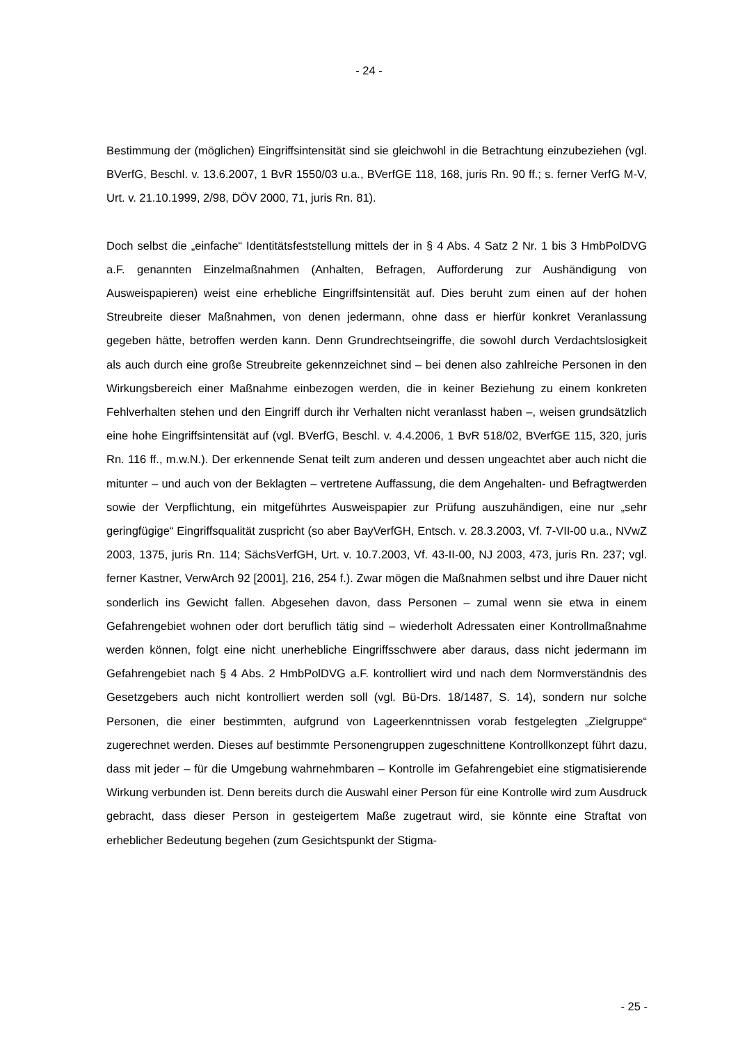- 24 -
Bestimmung der (möglichen) Eingriffsintensität sind sie gleichwohl in die Betrachtung ein­zubeziehen (vgl. BVerfG, Beschl. v. 13.6.2007, 1 BvR 1550/03 u.a., BVerfGE 118, 168, juris Rn. 90 ff.; s. ferner VerfG M-V, Urt. v. 21.10.1999, 2/98, DÖV 2000, 71, juris Rn. 81).
Doch selbst die „einfache“ Identitätsfeststellung mittels der in § 4 Abs. 4 Satz 2 Nr. 1 bis 3 HmbPolDVG a.F. genannten Einzelmaßnahmen (Anhalten, Befragen, Aufforderung zur Aushändigung von Ausweispapieren) weist eine erhebliche Eingriffsintensität auf. Dies beruht zum einen auf der hohen Streubreite dieser Maßnahmen, von denen jedermann, ohne dass er hierfür konkret Veranlassung gegeben hätte, betroffen werden kann. Denn Grundrechtseingriffe, die sowohl durch Verdachtslosigkeit als auch durch eine große Streubreite gekennzeichnet sind – bei denen also zahlreiche Personen in den Wirkungs­bereich einer Maßnahme einbezogen werden, die in keiner Beziehung zu einem konkre­ten Fehlverhalten stehen und den Eingriff durch ihr Verhalten nicht veranlasst haben –, weisen grundsätzlich eine hohe Eingriffsintensität auf (vgl. BVerfG, Beschl. v. 4.4.2006, 1 BvR 518/02, BVerfGE 115, 320, juris Rn. 116 ff., m.w.N.). Der erkennende Senat teilt zum anderen und dessen ungeachtet aber auch nicht die mitunter – und auch von der Beklagten – vertretene Auffassung, die dem Angehalten- und Befragtwerden sowie der Verpflichtung, ein mitgeführtes Ausweispapier zur Prüfung auszuhändigen, eine nur „sehr geringfügige“ Eingriffsqualität zuspricht (so aber BayVerfGH, Entsch. v. 28.3.2003, Vf. 7-VII-00 u.a., NVwZ 2003, 1375, juris Rn. 114; SächsVerfGH, Urt. v. 10.7.2003, Vf. 43-II-00, NJ 2003, 473, juris Rn. 237; vgl. ferner Kastner, VerwArch 92 [2001], 216, 254 f.). Zwar mögen die Maßnahmen selbst und ihre Dauer nicht sonderlich ins Gewicht fallen. Abgesehen davon, dass Personen – zumal wenn sie etwa in einem Gefahrengebiet wohnen oder dort beruflich tätig sind – wiederholt Adressaten einer Kontrollmaßnahme werden können, folgt eine nicht unerhebliche Eingriffsschwere aber daraus, dass nicht jedermann im Gefahrengebiet nach § 4 Abs. 2 HmbPolDVG a.F. kontrolliert wird und nach dem Normverständnis des Gesetzgebers auch nicht kontrolliert werden soll (vgl. Bü-Drs. 18/1487, S. 14), sondern nur solche Personen, die einer bestimmten, aufgrund von Lageerkenntnissen vorab festgelegten „Zielgruppe“ zugerechnet werden. Dieses auf be­stimmte Personengruppen zugeschnittene Kontrollkonzept führt dazu, dass mit jeder – für die Umgebung wahrnehmbaren – Kontrolle im Gefahrengebiet eine stigmatisierende Wir­kung verbunden ist. Denn bereits durch die Auswahl einer Person für eine Kontrolle wird zum Ausdruck gebracht, dass dieser Person in gesteigertem Maße zugetraut wird, sie könnte eine Straftat von erheblicher Bedeutung begehen (zum Gesichtspunkt der Stigma-
- 25 -